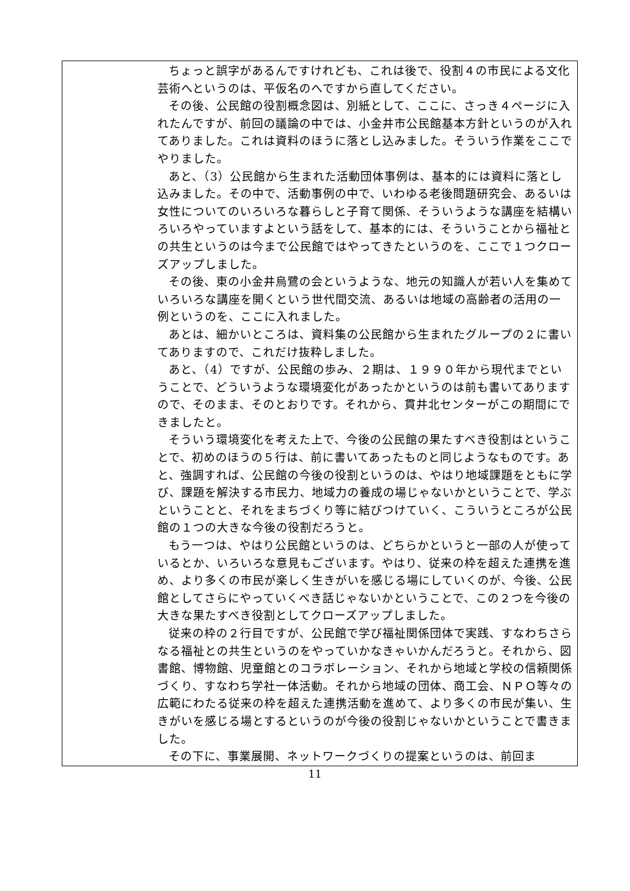| | ちょっと誤字があるんですけれども、これは後で、役割４の市民による文化芸術へというのは、平仮名のへですから直してください。 その後、公民館の役割概念図は、別紙として、ここに、さっき４ページに入れたんですが、前回の議論の中では、小金井市公民館基本方針というのが入れてありました。これは資料のほうに落とし込みました。そういう作業をここでやりました。 あと、（3）公民館から生まれた活動団体事例は、基本的には資料に落とし込みました。その中で、活動事例の中で、いわゆる老後問題研究会、あるいは女性についてのいろいろな暮らしと子育て関係、そういうような講座を結構いろいろやっていますよという話をして、基本的には、そういうことから福祉との共生というのは今まで公民館ではやってきたというのを、ここで１つクローズアップしました。 その後、東の小金井烏鷺の会というような、地元の知識人が若い人を集めていろいろな講座を開くという世代間交流、あるいは地域の高齢者の活用の一例というのを、ここに入れました。 あとは、細かいところは、資料集の公民館から生まれたグループの２に書いてありますので、これだけ抜粋しました。 あと、（4）ですが、公民館の歩み、２期は、１９９０年から現代までということで、どういうような環境変化があったかというのは前も書いてありますので、そのまま、そのとおりです。それから、貫井北センターがこの期間にできましたと。 そういう環境変化を考えた上で、今後の公民館の果たすべき役割はということで、初めのほうの５行は、前に書いてあったものと同じようなものです。あと、強調すれば、公民館の今後の役割というのは、やはり地域課題をともに学び、課題を解決する市民力、地域力の養成の場じゃないかということで、学ぶということと、それをまちづくり等に結びつけていく、こういうところが公民館の１つの大きな今後の役割だろうと。 もう一つは、やはり公民館というのは、どちらかというと一部の人が使っているとか、いろいろな意見もございます。やはり、従来の枠を超えた連携を進め、より多くの市民が楽しく生きがいを感じる場にしていくのが、今後、公民館としてさらにやっていくべき話じゃないかということで、この２つを今後の大きな果たすべき役割としてクローズアップしました。 従来の枠の２行目ですが、公民館で学び福祉関係団体で実践、すなわちさらなる福祉との共生というのをやっていかなきゃいかんだろうと。それから、図書館、博物館、児童館とのコラボレーション、それから地域と学校の信頼関係づくり、すなわち学社一体活動。それから地域の団体、商工会、ＮＰＯ等々の広範にわたる従来の枠を超えた連携活動を進めて、より多くの市民が集い、生きがいを感じる場とするというのが今後の役割じゃないかということで書きました。 その下に、事業展開、ネットワークづくりの提案というのは、前回ま |
11